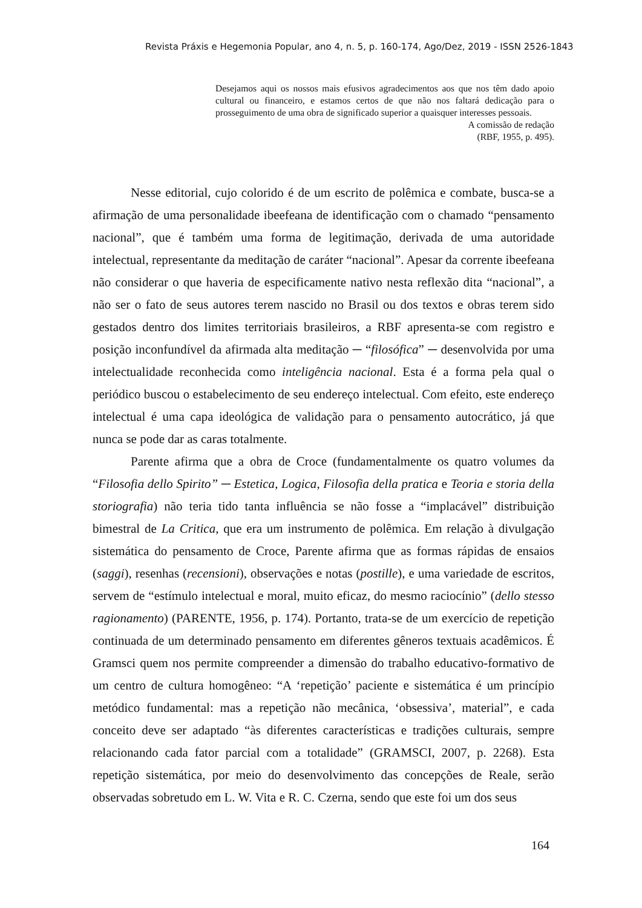Revista Práxis e Hegemonia Popular, ano 4, n. 5, p. 160-174, Ago/Dez, 2019 - ISSN 2526-1843
Desejamos aqui os nossos mais efusivos agradecimentos aos que nos têm dado apoio cultural ou financeiro, e estamos certos de que não nos faltará dedicação para o prosseguimento de uma obra de significado superior a quaisquer interesses pessoais.
A comissão de redação
(RBF, 1955, p. 495).
Nesse editorial, cujo colorido é de um escrito de polêmica e combate, busca-se a afirmação de uma personalidade ibeefeana de identificação com o chamado “pensamento nacional”, que é também uma forma de legitimação, derivada de uma autoridade intelectual, representante da meditação de caráter “nacional”. Apesar da corrente ibeefeana não considerar o que haveria de especificamente nativo nesta reflexão dita “nacional”, a não ser o fato de seus autores terem nascido no Brasil ou dos textos e obras terem sido gestados dentro dos limites territoriais brasileiros, a RBF apresenta-se com registro e posição inconfundível da afirmada alta meditação ─ “filosófica” ─ desenvolvida por uma intelectualidade reconhecida como inteligência nacional. Esta é a forma pela qual o periódico buscou o estabelecimento de seu endereço intelectual. Com efeito, este endereço intelectual é uma capa ideológica de validação para o pensamento autocrático, já que nunca se pode dar as caras totalmente.
Parente afirma que a obra de Croce (fundamentalmente os quatro volumes da “Filosofia dello Spirito” ─ Estetica, Logica, Filosofia della pratica e Teoria e storia della storiografia) não teria tido tanta influência se não fosse a “implacável” distribuição bimestral de La Critica, que era um instrumento de polêmica. Em relação à divulgação sistemática do pensamento de Croce, Parente afirma que as formas rápidas de ensaios (saggi), resenhas (recensioni), observações e notas (postille), e uma variedade de escritos, servem de “estímulo intelectual e moral, muito eficaz, do mesmo raciocínio” (dello stesso ragionamento) (PARENTE, 1956, p. 174). Portanto, trata-se de um exercício de repetição continuada de um determinado pensamento em diferentes gêneros textuais acadêmicos. É Gramsci quem nos permite compreender a dimensão do trabalho educativo-formativo de um centro de cultura homogêneo: “A ‘repetição’ paciente e sistemática é um princípio metódico fundamental: mas a repetição não mecânica, ‘obsessiva’, material”, e cada conceito deve ser adaptado “às diferentes características e tradições culturais, sempre relacionando cada fator parcial com a totalidade” (GRAMSCI, 2007, p. 2268). Esta repetição sistemática, por meio do desenvolvimento das concepções de Reale, serão observadas sobretudo em L. W. Vita e R. C. Czerna, sendo que este foi um dos seus
164